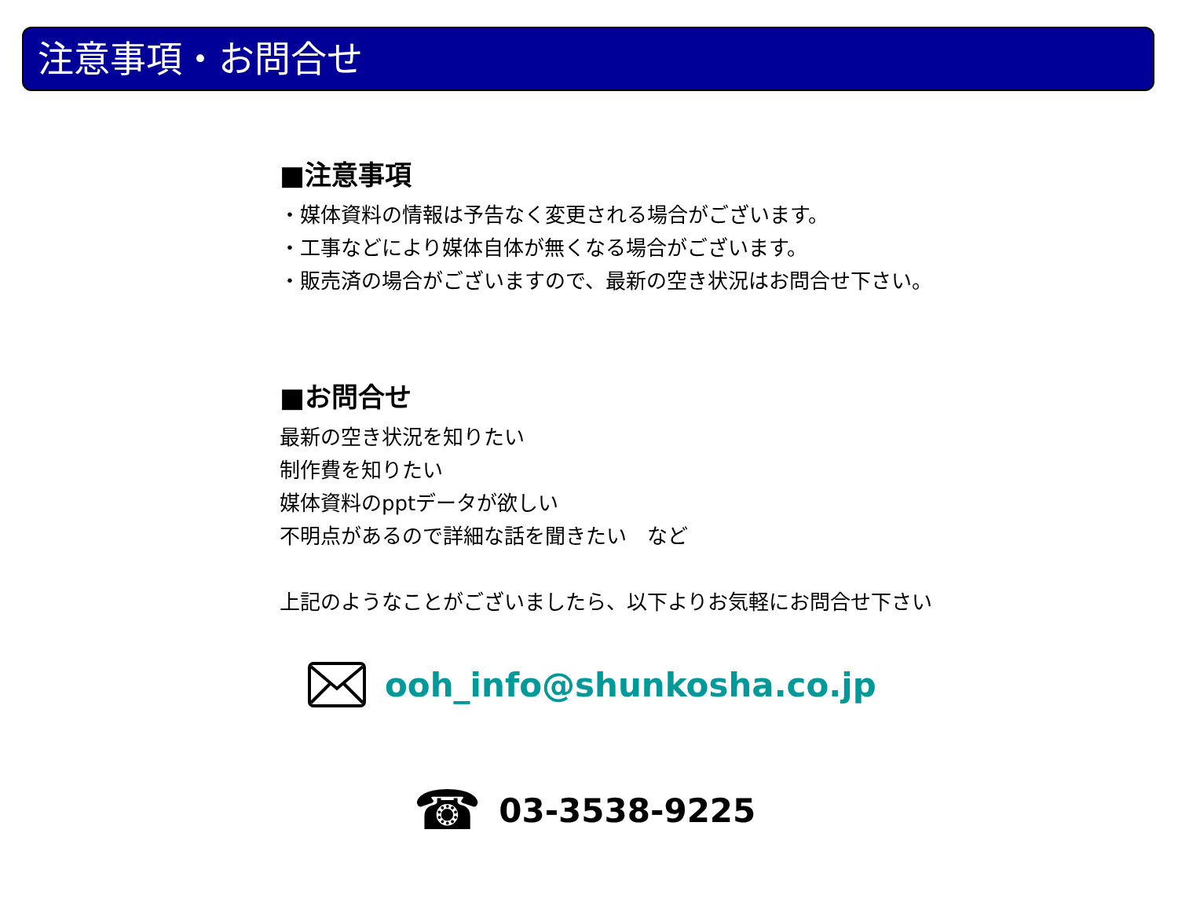注意事項・お問合せ
■注意事項
・媒体資料の情報は予告なく変更される場合がございます。
・工事などにより媒体自体が無くなる場合がございます。
・販売済の場合がございますので、最新の空き状況はお問合せ下さい。
■お問合せ
最新の空き状況を知りたい
制作費を知りたい
媒体資料のpptデータが欲しい
不明点があるので詳細な話を聞きたい　など
上記のようなことがございましたら、以下よりお気軽にお問合せ下さい
ooh_info@shunkosha.co.jp
☎ 03-3538-9225